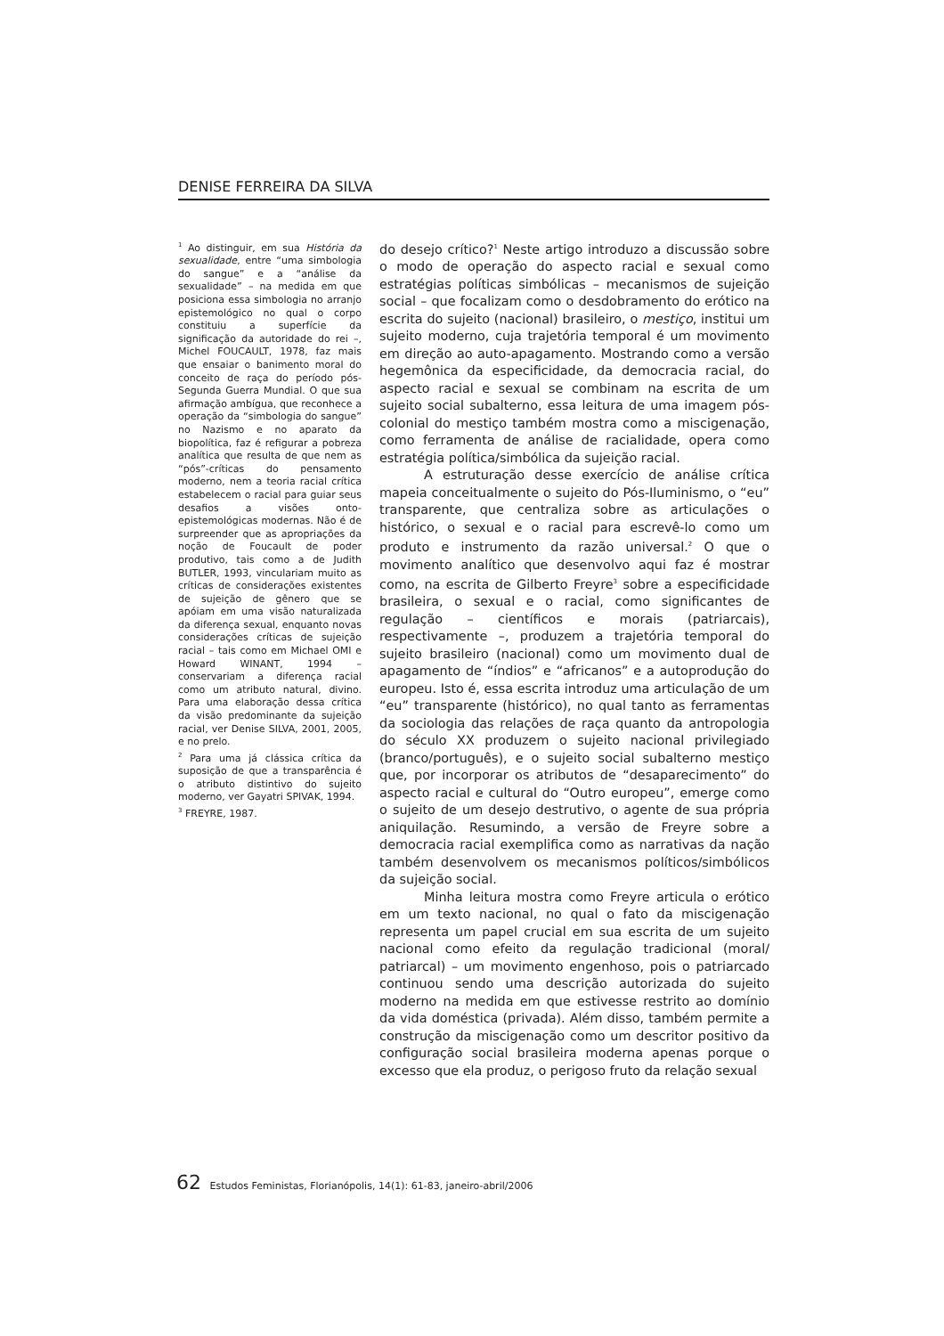DENISE FERREIRA DA SILVA
<sup>1</sup> Ao distinguir, em sua História da sexualidade, entre “uma simbologia do sangue” e a “análise da sexualidade” – na medida em que posiciona essa simbologia no arranjo epistemológico no qual o corpo constituiu a superfície da significação da autoridade do rei –, Michel FOUCAULT, 1978, faz mais que ensaiar o banimento moral do conceito de raça do período pós-Segunda Guerra Mundial. O que sua afirmação ambígua, que reconhece a operação da “simbologia do sangue” no Nazismo e no aparato da biopolítica, faz é refigurar a pobreza analítica que resulta de que nem as “pós”-críticas do pensamento moderno, nem a teoria racial crítica estabelecem o racial para guiar seus desafios a visões onto-epistemológicas modernas. Não é de surpreender que as apropriações da noção de Foucault de poder produtivo, tais como a de Judith BUTLER, 1993, vinculariam muito as críticas de considerações existentes de sujeição de gênero que se apóiam em uma visão naturalizada da diferença sexual, enquanto novas considerações críticas de sujeição racial – tais como em Michael OMI e Howard WINANT, 1994 – conservariam a diferença racial como um atributo natural, divino. Para uma elaboração dessa crítica da visão predominante da sujeição racial, ver Denise SILVA, 2001, 2005, e no prelo.
<sup>2</sup> Para uma já clássica crítica da suposição de que a transparência é o atributo distintivo do sujeito moderno, ver Gayatri SPIVAK, 1994.
<sup>3</sup> FREYRE, 1987.
do desejo crítico?<sup>1</sup> Neste artigo introduzo a discussão sobre o modo de operação do aspecto racial e sexual como estratégias políticas simbólicas – mecanismos de sujeição social – que focalizam como o desdobramento do erótico na escrita do sujeito (nacional) brasileiro, o mestiço, institui um sujeito moderno, cuja trajetória temporal é um movimento em direção ao auto-apagamento. Mostrando como a versão hegemônica da especificidade, da democracia racial, do aspecto racial e sexual se combinam na escrita de um sujeito social subalterno, essa leitura de uma imagem pós-colonial do mestiço também mostra como a miscigenação, como ferramenta de análise de racialidade, opera como estratégia política/simbólica da sujeição racial.
A estruturação desse exercício de análise crítica mapeia conceitualmente o sujeito do Pós-Iluminismo, o “eu” transparente, que centraliza sobre as articulações o histórico, o sexual e o racial para escrevê-lo como um produto e instrumento da razão universal.<sup>2</sup> O que o movimento analítico que desenvolvo aqui faz é mostrar como, na escrita de Gilberto Freyre<sup>3</sup> sobre a especificidade brasileira, o sexual e o racial, como significantes de regulação – científicos e morais (patriarcais), respectivamente –, produzem a trajetória temporal do sujeito brasileiro (nacional) como um movimento dual de apagamento de “índios” e “africanos” e a autoprodução do europeu. Isto é, essa escrita introduz uma articulação de um “eu” transparente (histórico), no qual tanto as ferramentas da sociologia das relações de raça quanto da antropologia do século XX produzem o sujeito nacional privilegiado (branco/português), e o sujeito social subalterno mestiço que, por incorporar os atributos de “desaparecimento” do aspecto racial e cultural do “Outro europeu”, emerge como o sujeito de um desejo destrutivo, o agente de sua própria aniquilação. Resumindo, a versão de Freyre sobre a democracia racial exemplifica como as narrativas da nação também desenvolvem os mecanismos políticos/simbólicos da sujeição social.
Minha leitura mostra como Freyre articula o erótico em um texto nacional, no qual o fato da miscigenação representa um papel crucial em sua escrita de um sujeito nacional como efeito da regulação tradicional (moral/ patriarcal) – um movimento engenhoso, pois o patriarcado continuou sendo uma descrição autorizada do sujeito moderno na medida em que estivesse restrito ao domínio da vida doméstica (privada). Além disso, também permite a construção da miscigenação como um descritor positivo da configuração social brasileira moderna apenas porque o excesso que ela produz, o perigoso fruto da relação sexual
62 Estudos Feministas, Florianópolis, 14(1): 61-83, janeiro-abril/2006